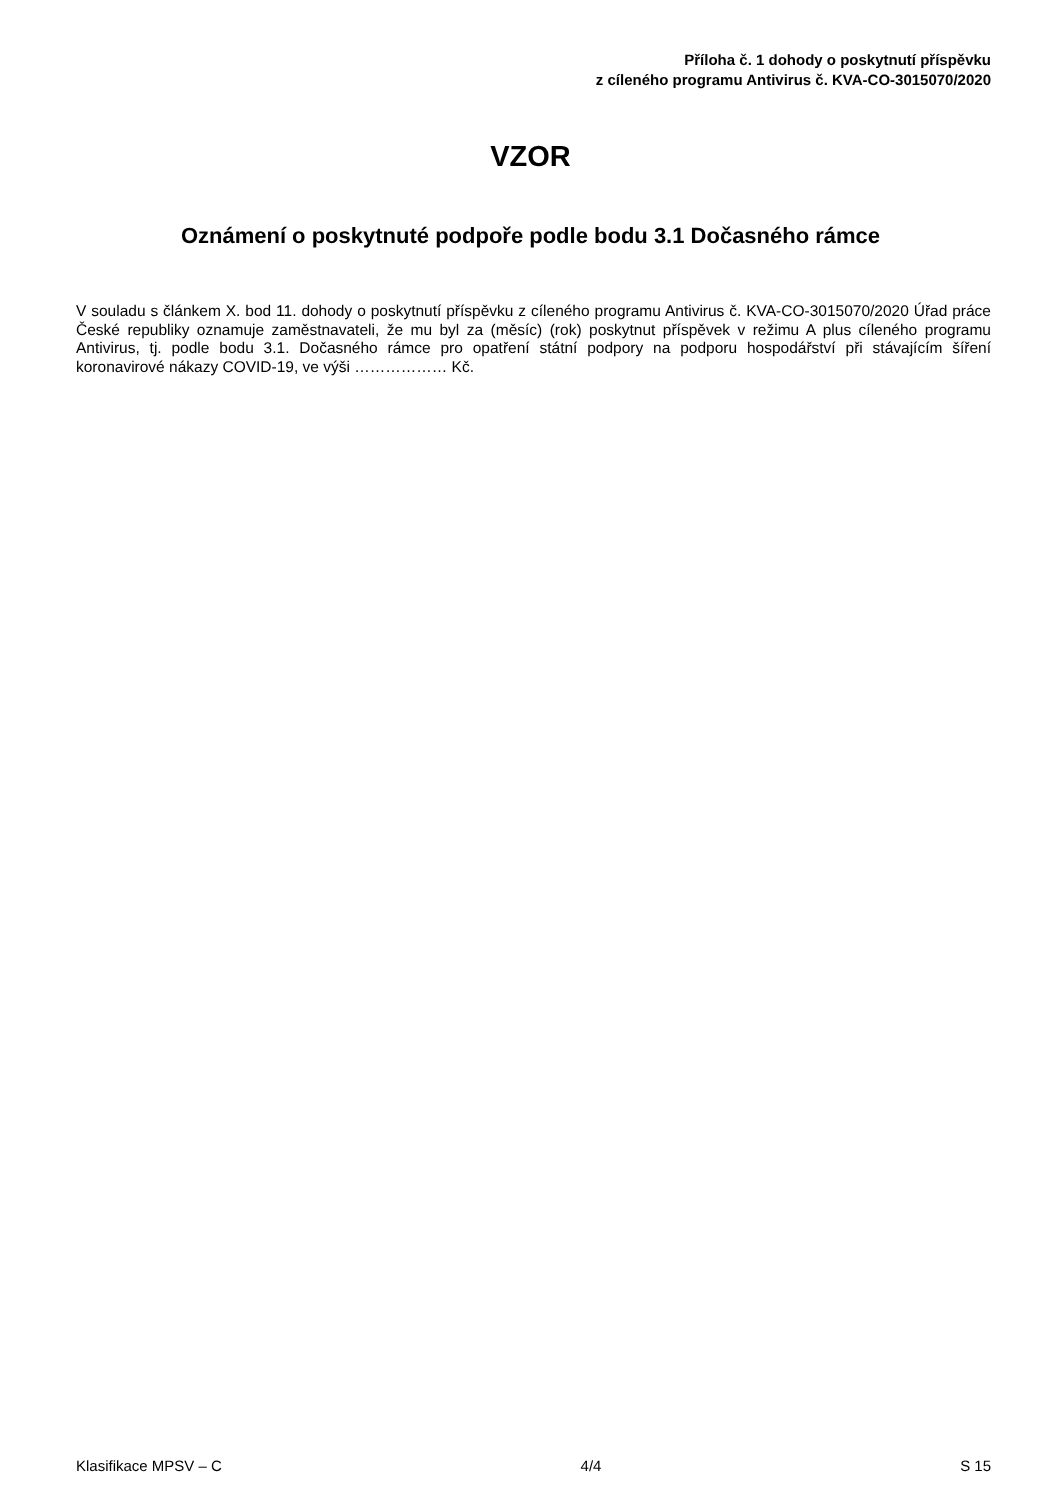Příloha č. 1 dohody o poskytnutí příspěvku
z cíleného programu Antivirus č. KVA-CO-3015070/2020
VZOR
Oznámení o poskytnuté podpoře podle bodu 3.1 Dočasného rámce
V souladu s článkem X. bod 11. dohody o poskytnutí příspěvku z cíleného programu Antivirus č. KVA-CO-3015070/2020 Úřad práce České republiky oznamuje zaměstnavateli, že mu byl za (měsíc) (rok) poskytnut příspěvek v režimu A plus cíleného programu Antivirus, tj. podle bodu 3.1. Dočasného rámce pro opatření státní podpory na podporu hospodářství při stávajícím šíření koronavirové nákazy COVID-19, ve výši ……………… Kč.
Klasifikace MPSV – C 4/4 S 15